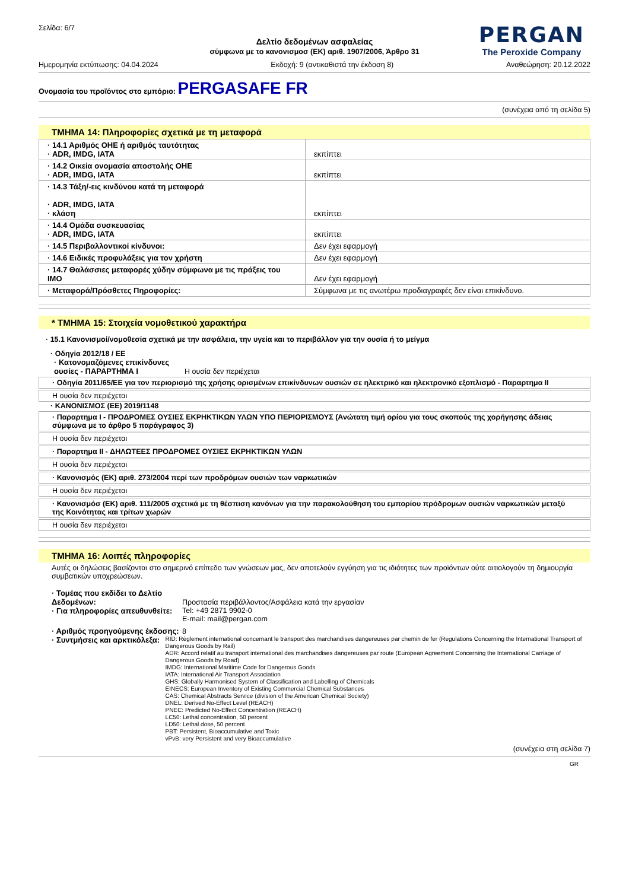PERGAN
The Peroxide Company
Σελίδα: 6/7
Δελτίο δεδομένων ασφαλείας
σύμφωνα με το κανονισμοσ (ΕΚ) αριθ. 1907/2006, Άρθρο 31
Ημερομηνία εκτύπωσης: 04.04.2024 Εκδοχή: 9 (αντικαθιστά την έκδοση 8) Αναθεώρηση: 20.12.2022
Ονομασία του προϊόντος στο εμπόριο: PERGASAFE FR
(συνέχεια από τη σελίδα 5)
ΤΜΗΜΑ 14: Πληροφορίες σχετικά με τη μεταφορά
| · 14.1 Αριθμός ΟΗΕ ή αριθμός ταυτότητας · ADR, IMDG, IATA | εκπίπτει |
| · 14.2 Οικεία ονομασία αποστολής ΟΗΕ · ADR, IMDG, IATA | εκπίπτει |
| · 14.3 Τάξη/-εις κινδύνου κατά τη μεταφορά · ADR, IMDG, IATA · κλάση | εκπίπτει |
| · 14.4 Ομάδα συσκευασίας · ADR, IMDG, IATA | εκπίπτει |
| · 14.5 Περιβαλλοντικοί κίνδυνοι: | Δεν έχει εφαρμογή |
| · 14.6 Ειδικές προφυλάξεις για τον χρήστη | Δεν έχει εφαρμογή |
| · 14.7 Θαλάσσιες μεταφορές χύδην σύμφωνα με τις πράξεις του ΙΜΟ | Δεν έχει εφαρμογή |
| · Μεταφορά/Πρόσθετες Πηροφορίες: | Σύμφωνα με τις ανωτέρω προδιαγραφές δεν είναι επικίνδυνο. |
* ΤΜΗΜΑ 15: Στοιχεία νομοθετικού χαρακτήρα
· 15.1 Κανονισμοί/νομοθεσία σχετικά με την ασφάλεια, την υγεία και το περιβάλλον για την ουσία ή το μείγμα
· Οδηγία 2012/18 / ΕΕ
· Κατονομαζόμενες επικίνδυνες ουσίες - ΠΑΡΑΡΤΗΜΑ I Η ουσία δεν περιέχεται
· Οδηγία 2011/65/ΕΕ για τον περιορισμό της χρήσης ορισμένων επικίνδυνων ουσιών σε ηλεκτρικό και ηλεκτρονικό εξοπλισμό - Παραρτημα II
Η ουσία δεν περιέχεται
· ΚΑΝΟΝΙΣΜΟΣ (ΕΕ) 2019/1148
· Παραρτημα I - ΠΡΟΔΡΟΜΕΣ ΟΥΣΙΕΣ ΕΚΡΗΚΤΙΚΩΝ ΥΛΩΝ ΥΠΟ ΠΕΡΙΟΡΙΣΜΟΥΣ (Ανώτατη τιμή ορίου για τους σκοπούς της χορήγησης άδειας σύμφωνα με το άρθρο 5 παράγραφος 3)
Η ουσία δεν περιέχεται
· Παραρτημα II - ΔΗΛΩΤΕΕΣ ΠΡΟΔΡΟΜΕΣ ΟΥΣΙΕΣ ΕΚΡΗΚΤΙΚΩΝ ΥΛΩΝ
Η ουσία δεν περιέχεται
· Κανονισμός (ΕΚ) αριθ. 273/2004 περί των προδρόμων ουσιών των ναρκωτικών
Η ουσία δεν περιέχεται
· Κανονισμόσ (ΕΚ) αριθ. 111/2005 σχετικά με τη θέσπιση κανόνων για την παρακολούθηση του εμπορίου πρόδρομων ουσιών ναρκωτικών μεταξύ της Κοινότητας και τρίτων χωρών
Η ουσία δεν περιέχεται
ΤΜΗΜΑ 16: Λοιπές πληροφορίες
Αυτές οι δηλώσεις βασίζονται στο σημερινό επίπεδο των γνώσεων μας, δεν αποτελούν εγγύηση για τις ιδιότητες των προϊόντων ούτε αιτιολογούν τη δημιουργία συμβατικών υποχρεώσεων.
· Τομέας που εκδίδει το Δελτίο Δεδομένων: Προστασία περιβάλλοντος/Ασφάλεια κατά την εργασίαν
· Για πληροφορίες απευθυνθείτε: Tel: +49 2871 9902-0
E-mail: mail@pergan.com
· Αριθμός προηγούμενης έκδοσης: 8
· Συντμήσεις και αρκτικόλεξα:
RID: Règlement international concernant le transport des marchandises dangereuses par chemin de fer (Regulations Concerning the International Transport of Dangerous Goods by Rail)
ADR: Accord relatif au transport international des marchandises dangereuses par route (European Agreement Concerning the International Carriage of Dangerous Goods by Road)
IMDG: International Maritime Code for Dangerous Goods
IATA: International Air Transport Association
GHS: Globally Harmonised System of Classification and Labelling of Chemicals
EINECS: European Inventory of Existing Commercial Chemical Substances
CAS: Chemical Abstracts Service (division of the American Chemical Society)
DNEL: Derived No-Effect Level (REACH)
PNEC: Predicted No-Effect Concentration (REACH)
LC50: Lethal concentration, 50 percent
LD50: Lethal dose, 50 percent
PBT: Persistent, Bioaccumulative and Toxic
vPvB: very Persistent and very Bioaccumulative
(συνέχεια στη σελίδα 7)
GR